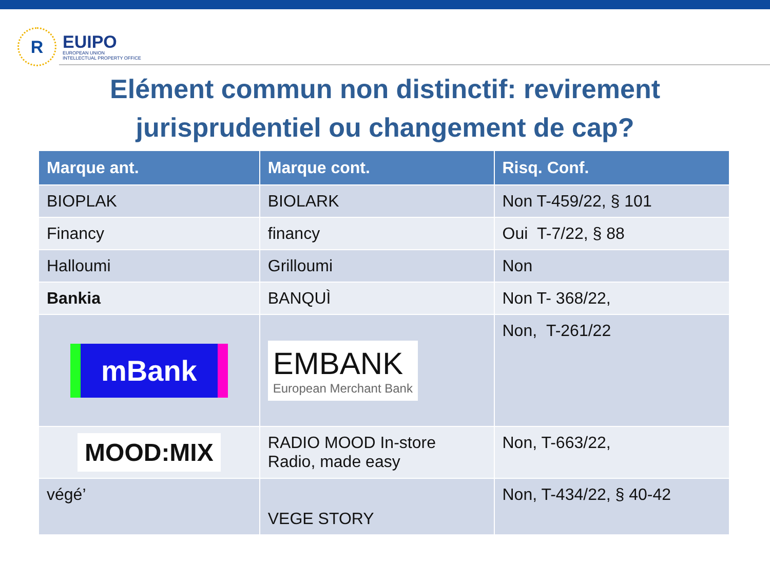R
EUIPO
EUROPEAN UNION
INTELLECTUAL PROPERTY OFFICE
Elément commun non distinctif: revirement
jurisprudentiel ou changement de cap?
| Marque ant. | Marque cont. | Risq. Conf. |
| --- | --- | --- |
| BIOPLAK | BIOLARK | Non T-459/22, § 101 |
| Financy | financy | Oui T-7/22, § 88 |
| Halloumi | Grilloumi | Non |
| Bankia | BANQUÌ | Non T- 368/22, |
| mBank | EMBANK European Merchant Bank | Non, T-261/22 |
| MOOD:MIX | RADIO MOOD In-store Radio, made easy | Non, T-663/22, |
| végé’ | VEGE STORY | Non, T-434/22, § 40-42 |